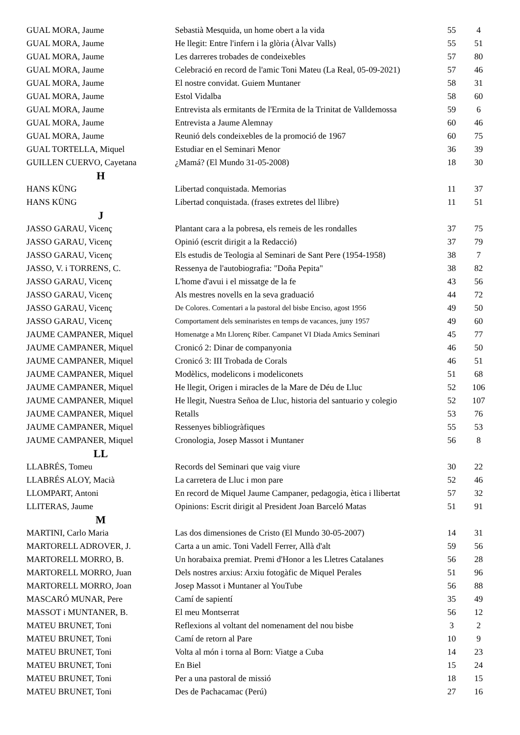| GUAL MORA, Jaume | Sebastià Mesquida, un home obert a la vida | 55 | 4 |
| GUAL MORA, Jaume | He llegit: Entre l'infern i la glòria (Àlvar Valls) | 55 | 51 |
| GUAL MORA, Jaume | Les darreres trobades de condeixebles | 57 | 80 |
| GUAL MORA, Jaume | Celebració en record de l'amic Toni Mateu (La Real, 05-09-2021) | 57 | 46 |
| GUAL MORA, Jaume | El nostre convidat. Guiem Muntaner | 58 | 31 |
| GUAL MORA, Jaume | Estol Vidalba | 58 | 60 |
| GUAL MORA, Jaume | Entrevista als ermitants de l'Ermita de la Trinitat de Valldemossa | 59 | 6 |
| GUAL MORA, Jaume | Entrevista a Jaume Alemnay | 60 | 46 |
| GUAL MORA, Jaume | Reunió dels condeixebles de la promoció de 1967 | 60 | 75 |
| GUAL TORTELLA, Miquel | Estudiar en el Seminari Menor | 36 | 39 |
| GUILLEN CUERVO, Cayetana | ¿Mamá? (El Mundo 31-05-2008) | 18 | 30 |
| H | | | |
| HANS KÜNG | Libertad conquistada. Memorias | 11 | 37 |
| HANS KÜNG | Libertad conquistada. (frases extretes del llibre) | 11 | 51 |
| J | | | |
| JASSO GARAU, Vicenç | Plantant cara a la pobresa, els remeis de les rondalles | 37 | 75 |
| JASSO GARAU, Vicenç | Opinió (escrit dirigit a la Redacció) | 37 | 79 |
| JASSO GARAU, Vicenç | Els estudis de Teologia al Seminari de Sant Pere (1954-1958) | 38 | 7 |
| JASSO, V. i TORRENS, C. | Ressenya de l'autobiografia: "Doña Pepita" | 38 | 82 |
| JASSO GARAU, Vicenç | L'home d'avui i el missatge de la fe | 43 | 56 |
| JASSO GARAU, Vicenç | Als mestres novells en la seva graduació | 44 | 72 |
| JASSO GARAU, Vicenç | De Colores. Comentari a la pastoral del bisbe Enciso, agost 1956 | 49 | 50 |
| JASSO GARAU, Vicenç | Comportament dels seminaristes en temps de vacances, juny 1957 | 49 | 60 |
| JAUME CAMPANER, Miquel | Homenatge a Mn Llorenç Riber. Campanet VI Diada Amics Seminari | 45 | 77 |
| JAUME CAMPANER, Miquel | Cronicó 2: Dinar de companyonia | 46 | 50 |
| JAUME CAMPANER, Miquel | Cronicó 3: III Trobada de Corals | 46 | 51 |
| JAUME CAMPANER, Miquel | Modèlics, modelicons i modeliconets | 51 | 68 |
| JAUME CAMPANER, Miquel | He llegit, Origen i miracles de la Mare de Déu de Lluc | 52 | 106 |
| JAUME CAMPANER, Miquel | He llegit, Nuestra Señoa de Lluc, historia del santuario y colegio | 52 | 107 |
| JAUME CAMPANER, Miquel | Retalls | 53 | 76 |
| JAUME CAMPANER, Miquel | Ressenyes bibliogràfiques | 55 | 53 |
| JAUME CAMPANER, Miquel | Cronologia, Josep Massot i Muntaner | 56 | 8 |
| LL | | | |
| LLABRÉS, Tomeu | Records del Seminari que vaig viure | 30 | 22 |
| LLABRÉS ALOY, Macià | La carretera de Lluc i mon pare | 52 | 46 |
| LLOMPART, Antoni | En record de Miquel Jaume Campaner, pedagogia, ètica i llibertat | 57 | 32 |
| LLITERAS, Jaume | Opinions: Escrit dirigit al President Joan Barceló Matas | 51 | 91 |
| M | | | |
| MARTINI, Carlo Maria | Las dos dimensiones de Cristo (El Mundo 30-05-2007) | 14 | 31 |
| MARTORELL ADROVER, J. | Carta a un amic. Toni Vadell Ferrer, Allà d'alt | 59 | 56 |
| MARTORELL MORRO, B. | Un horabaixa premiat. Premi d'Honor a les Lletres Catalanes | 56 | 28 |
| MARTORELL MORRO, Juan | Dels nostres arxius: Arxiu fotogàfic de Miquel Perales | 51 | 96 |
| MARTORELL MORRO, Joan | Josep Massot i Muntaner al YouTube | 56 | 88 |
| MASCARÓ MUNAR, Pere | Camí de sapientí | 35 | 49 |
| MASSOT i MUNTANER, B. | El meu Montserrat | 56 | 12 |
| MATEU BRUNET, Toni | Reflexions al voltant del nomenament del nou bisbe | 3 | 2 |
| MATEU BRUNET, Toni | Camí de retorn al Pare | 10 | 9 |
| MATEU BRUNET, Toni | Volta al món i torna al Born: Viatge a Cuba | 14 | 23 |
| MATEU BRUNET, Toni | En Biel | 15 | 24 |
| MATEU BRUNET, Toni | Per a una pastoral de missió | 18 | 15 |
| MATEU BRUNET, Toni | Des de Pachacamac (Perú) | 27 | 16 |